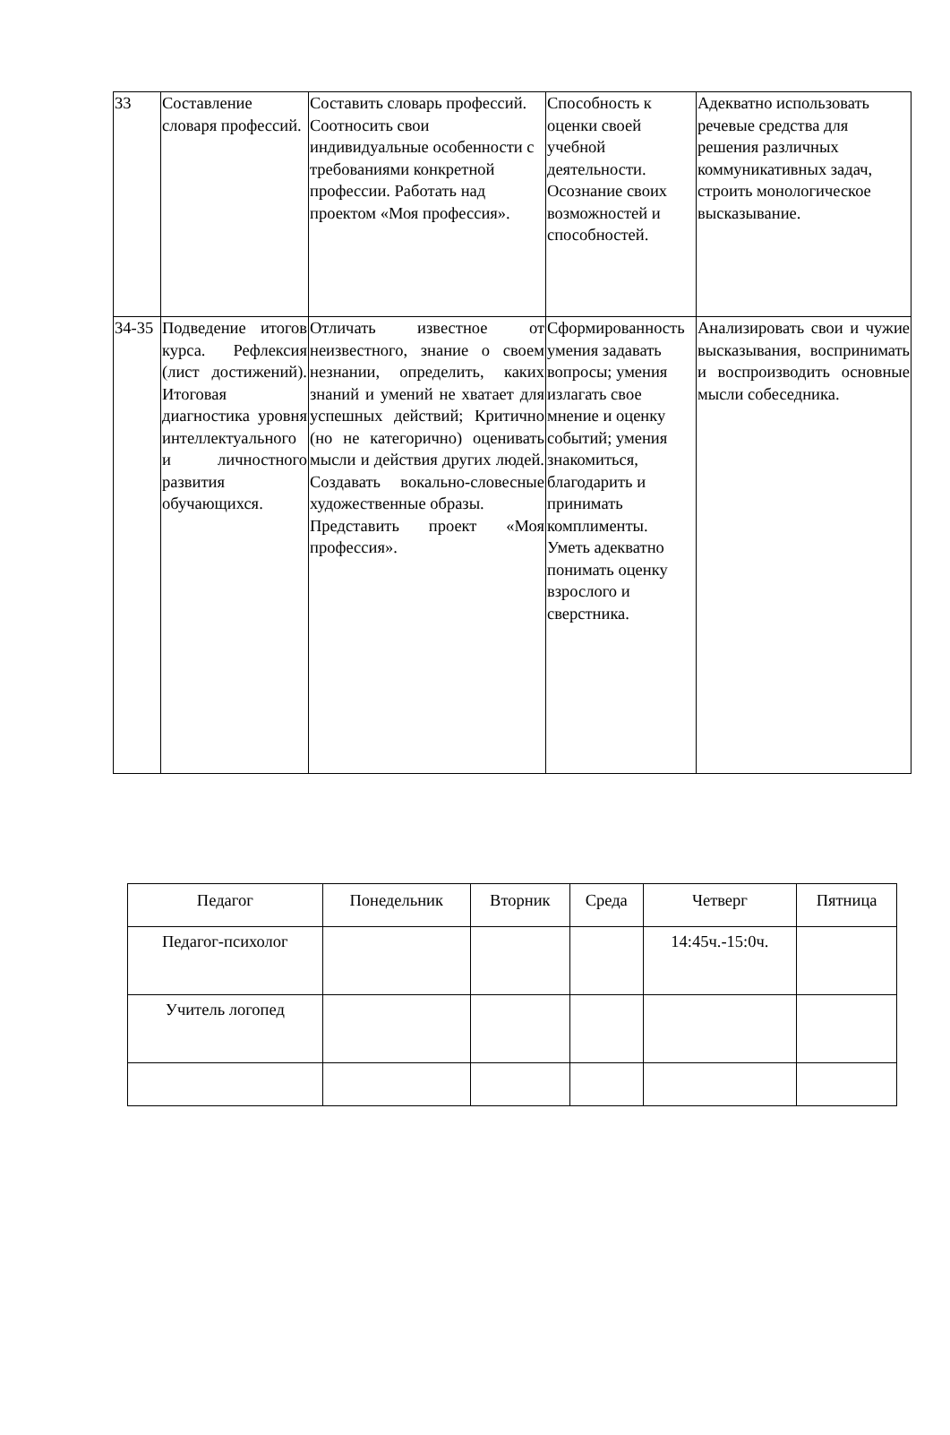| 33 | Составление словаря профессий. | Составить словарь профессий. Соотносить свои индивидуальные особенности с требованиями конкретной профессии. Работать над проектом «Моя профессия». | Способность к оценки своей учебной деятельности. Осознание своих возможностей и способностей. | Адекватно использовать речевые средства для решения различных коммуникативных задач, строить монологическое высказывание. |
| 34-35 | Подведение итогов курса. Рефлексия (лист достижений). Итоговая диагностика уровня интеллектуального и личностного развития обучающихся. | Отличать известное от неизвестного, знание о своем незнании, определить, каких знаний и умений не хватает для успешных действий; Критично (но не категорично) оценивать мысли и действия других людей. Создавать вокально-словесные художественные образы. Представить проект «Моя профессия». | Сформированность умения задавать вопросы; умения излагать свое мнение и оценку событий; умения знакомиться, благодарить и принимать комплименты. Уметь адекватно понимать оценку взрослого и сверстника. | Анализировать свои и чужие высказывания, воспринимать и воспроизводить основные мысли собеседника. |
| Педагог | Понедельник | Вторник | Среда | Четверг | Пятница |
| Педагог-психолог | | | | 14:45ч.-15:0ч. | |
| Учитель логопед | | | | | |